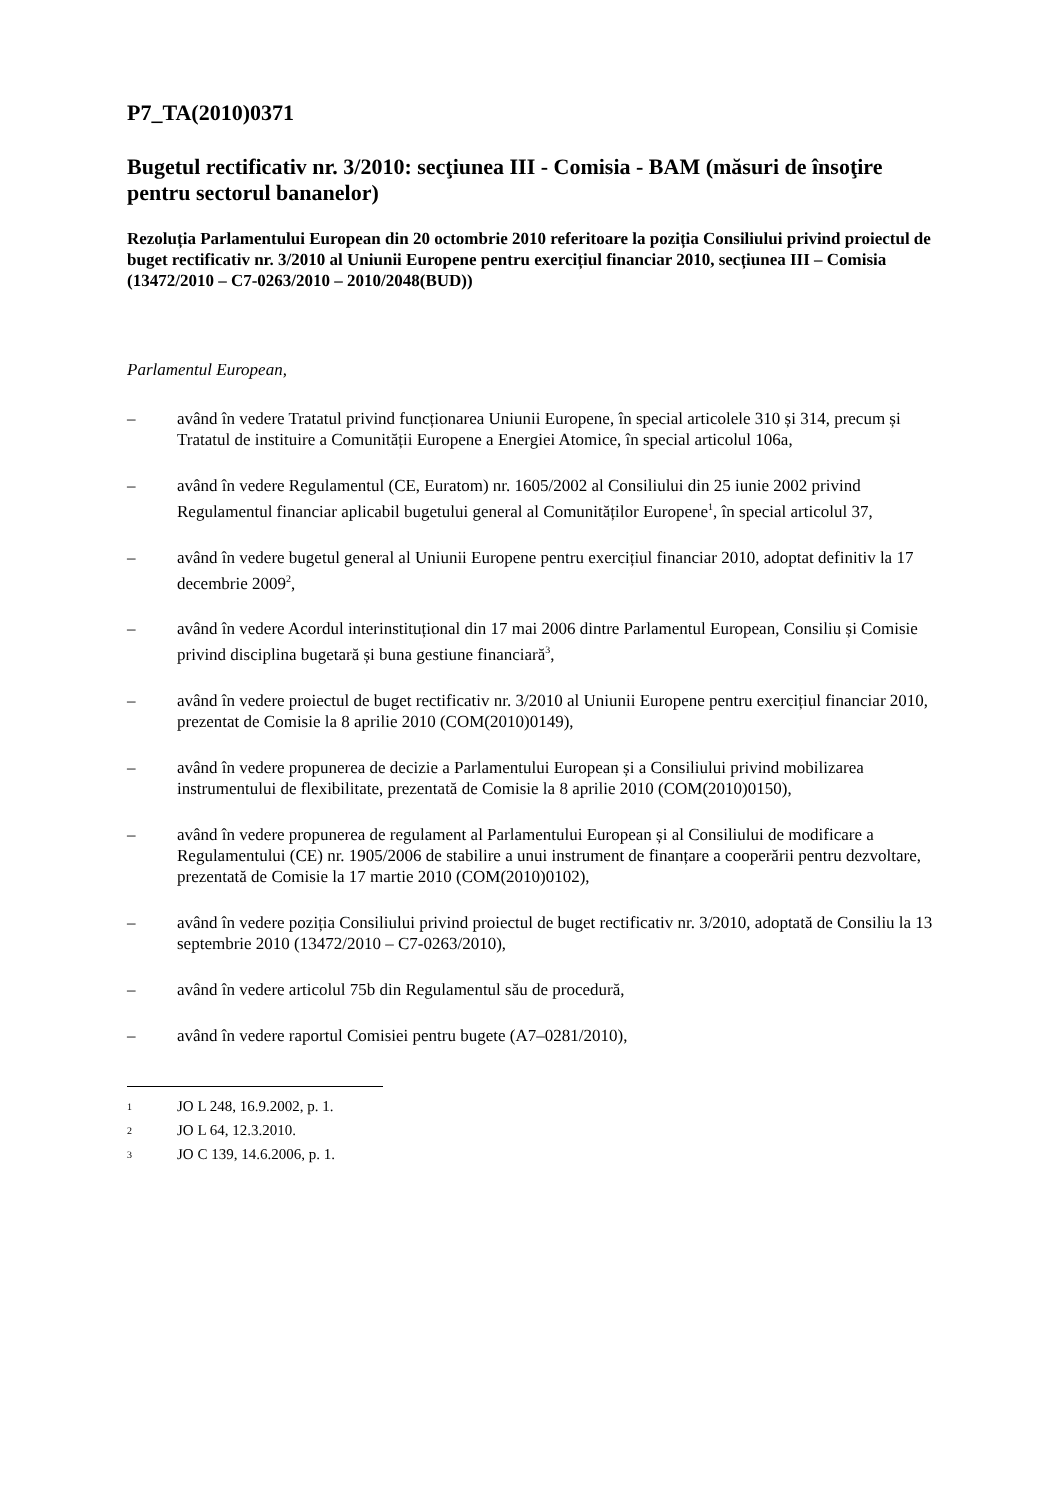P7_TA(2010)0371
Bugetul rectificativ nr. 3/2010: secţiunea III - Comisia - BAM (măsuri de însoţire pentru sectorul bananelor)
Rezoluția Parlamentului European din 20 octombrie 2010 referitoare la poziția Consiliului privind proiectul de buget rectificativ nr. 3/2010 al Uniunii Europene pentru exercițiul financiar 2010, secțiunea III – Comisia (13472/2010 – C7-0263/2010 – 2010/2048(BUD))
Parlamentul European,
– având în vedere Tratatul privind funcționarea Uniunii Europene, în special articolele 310 și 314, precum și Tratatul de instituire a Comunității Europene a Energiei Atomice, în special articolul 106a,
– având în vedere Regulamentul (CE, Euratom) nr. 1605/2002 al Consiliului din 25 iunie 2002 privind Regulamentul financiar aplicabil bugetului general al Comunităților Europene<sup>1</sup>, în special articolul 37,
– având în vedere bugetul general al Uniunii Europene pentru exercițiul financiar 2010, adoptat definitiv la 17 decembrie 2009<sup>2</sup>,
– având în vedere Acordul interinstituțional din 17 mai 2006 dintre Parlamentul European, Consiliu și Comisie privind disciplina bugetară și buna gestiune financiară<sup>3</sup>,
– având în vedere proiectul de buget rectificativ nr. 3/2010 al Uniunii Europene pentru exercițiul financiar 2010, prezentat de Comisie la 8 aprilie 2010 (COM(2010)0149),
– având în vedere propunerea de decizie a Parlamentului European și a Consiliului privind mobilizarea instrumentului de flexibilitate, prezentată de Comisie la 8 aprilie 2010 (COM(2010)0150),
– având în vedere propunerea de regulament al Parlamentului European și al Consiliului de modificare a Regulamentului (CE) nr. 1905/2006 de stabilire a unui instrument de finanțare a cooperării pentru dezvoltare, prezentată de Comisie la 17 martie 2010 (COM(2010)0102),
– având în vedere poziția Consiliului privind proiectul de buget rectificativ nr. 3/2010, adoptată de Consiliu la 13 septembrie 2010 (13472/2010 – C7-0263/2010),
– având în vedere articolul 75b din Regulamentul său de procedură,
– având în vedere raportul Comisiei pentru bugete (A7–0281/2010),
<sup>1</sup> JO L 248, 16.9.2002, p. 1.
<sup>2</sup> JO L 64, 12.3.2010.
<sup>3</sup> JO C 139, 14.6.2006, p. 1.